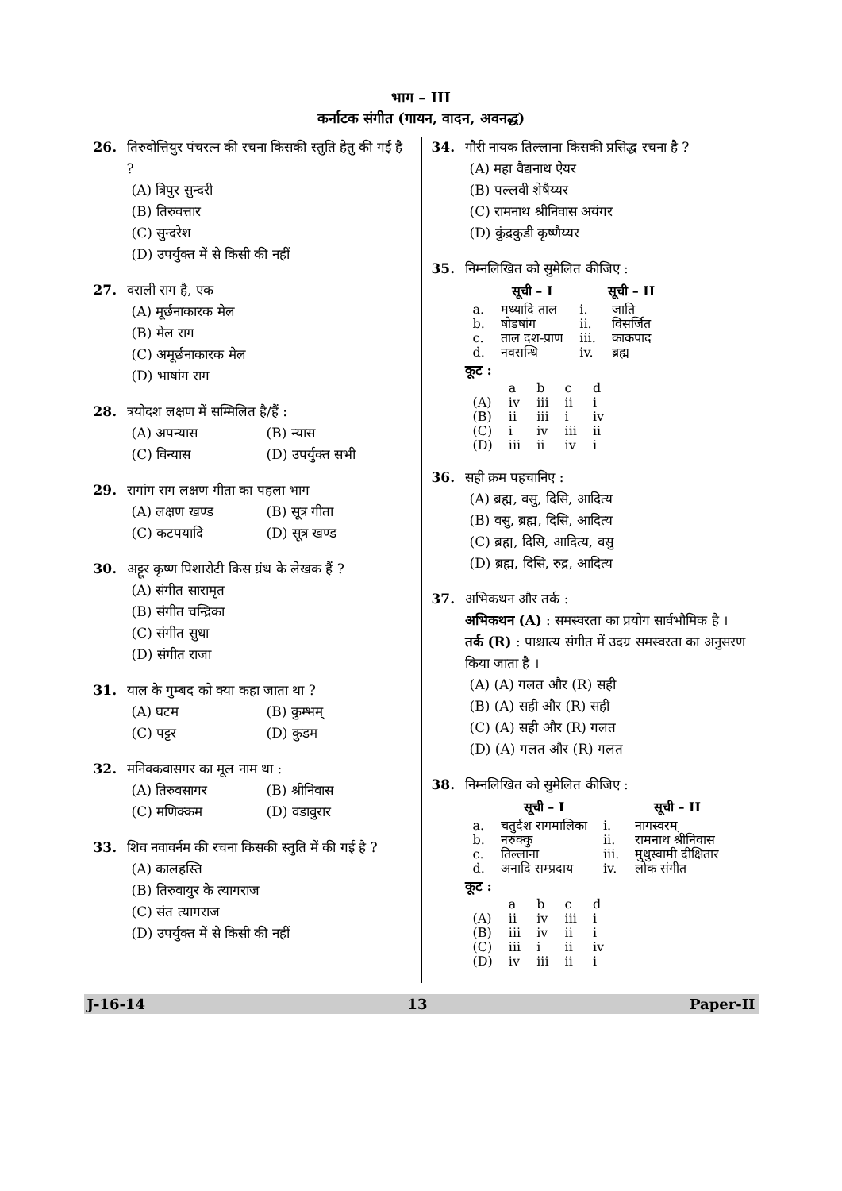भाग – III
कर्नाटक संगीत (गायन, वादन, अवनद्ध)
26. तिरुवोत्तियुर पंचरत्न की रचना किसकी स्तुति हेतु की गई है ?
(A) त्रिपुर सुन्दरी
(B) तिरुवत्तार
(C) सुन्दरेश
(D) उपर्युक्त में से किसी की नहीं
27. वराली राग है, एक
(A) मूर्छनाकारक मेल
(B) मेल राग
(C) अमूर्छनाकारक मेल
(D) भाषांग राग
28. त्रयोदश लक्षण में सम्मिलित है/हैं :
(A) अपन्यास (B) न्यास
(C) विन्यास (D) उपर्युक्त सभी
29. रागांग राग लक्षण गीता का पहला भाग
(A) लक्षण खण्ड (B) सूत्र गीता
(C) कटपयादि (D) सूत्र खण्ड
30. अट्टूर कृष्ण पिशारोटी किस ग्रंथ के लेखक हैं ?
(A) संगीत सारामृत
(B) संगीत चन्द्रिका
(C) संगीत सुधा
(D) संगीत राजा
31. याल के गुम्बद को क्या कहा जाता था ?
(A) घटम (B) कुम्भम्
(C) पट्टर (D) कुडम
32. मनिक्कवासगर का मूल नाम था :
(A) तिरुवसागर (B) श्रीनिवास
(C) मणिक्कम (D) वडावुरार
33. शिव नवावर्नम की रचना किसकी स्तुति में की गई है ?
(A) कालहस्ति
(B) तिरुवायुर के त्यागराज
(C) संत त्यागराज
(D) उपर्युक्त में से किसी की नहीं
34. गौरी नायक तिल्लाना किसकी प्रसिद्ध रचना है ?
(A) महा वैद्यनाथ ऐयर
(B) पल्लवी शेषैय्यर
(C) रामनाथ श्रीनिवास अयंगर
(D) कुंद्रकुडी कृष्णैय्यर
35. निम्नलिखित को सुमेलित कीजिए :
| | सूची – I | | सूची – II |
| a. | मध्यादि ताल | i. | जाति |
| b. | षोडषांग | ii. | विसर्जित |
| c. | ताल दश-प्राण | iii. | काकपाद |
| d. | नवसन्धि | iv. | ब्रह्म |
कूट :
| | a | b | c | d |
| (A) | iv | iii | ii | i |
| (B) | ii | iii | i | iv |
| (C) | i | iv | iii | ii |
| (D) | iii | ii | iv | i |
36. सही क्रम पहचानिए :
(A) ब्रह्म, वसु, दिसि, आदित्य
(B) वसु, ब्रह्म, दिसि, आदित्य
(C) ब्रह्म, दिसि, आदित्य, वसु
(D) ब्रह्म, दिसि, रुद्र, आदित्य
37. अभिकथन और तर्क :
अभिकथन (A) : समस्वरता का प्रयोग सार्वभौमिक है ।
तर्क (R) : पाश्चात्य संगीत में उदग्र समस्वरता का अनुसरण किया जाता है ।
(A) (A) गलत और (R) सही
(B) (A) सही और (R) सही
(C) (A) सही और (R) गलत
(D) (A) गलत और (R) गलत
38. निम्नलिखित को सुमेलित कीजिए :
| | सूची – I | | सूची – II |
| a. | चतुर्दश रागमालिका | i. | नागस्वरम् |
| b. | नरुक्कु | ii. | रामनाथ श्रीनिवास |
| c. | तिल्लाना | iii. | मुथुस्वामी दीक्षितार |
| d. | अनादि सम्प्रदाय | iv. | लोक संगीत |
कूट :
| | a | b | c | d |
| (A) | ii | iv | iii | i |
| (B) | iii | iv | ii | i |
| (C) | iii | i | ii | iv |
| (D) | iv | iii | ii | i |
J-16-14 13 Paper-II